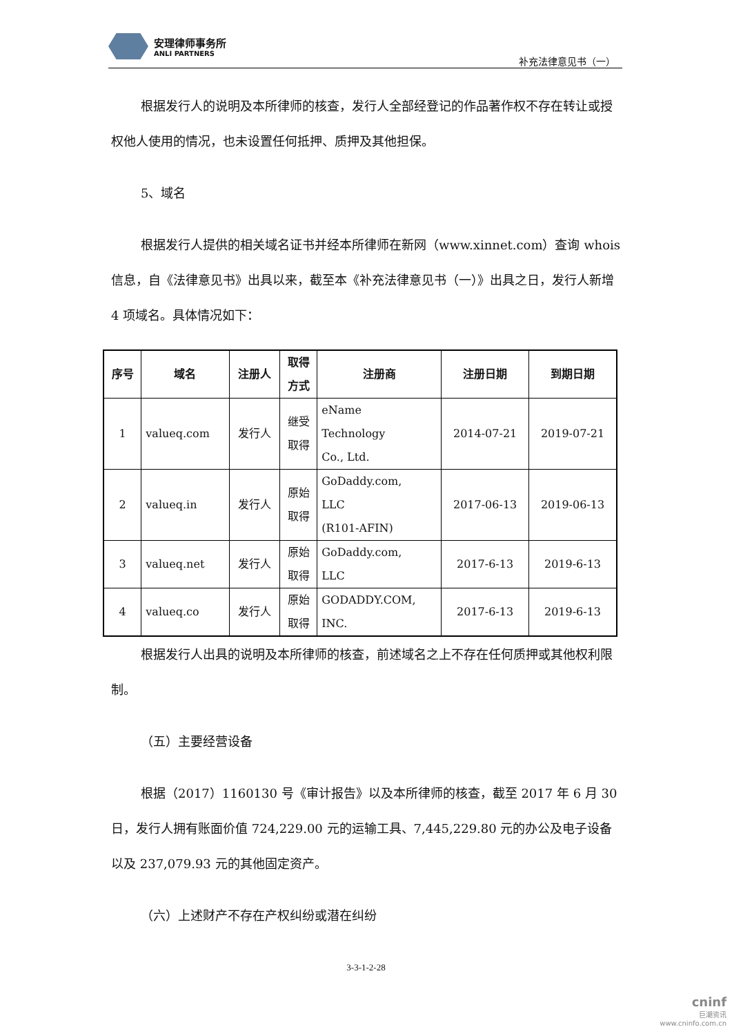安理律师事务所
ANLI PARTNERS
补充法律意见书（一）
根据发行人的说明及本所律师的核查，发行人全部经登记的作品著作权不存在转让或授权他人使用的情况，也未设置任何抵押、质押及其他担保。
5、域名
根据发行人提供的相关域名证书并经本所律师在新网（www.xinnet.com）查询 whois 信息，自《法律意见书》出具以来，截至本《补充法律意见书（一）》出具之日，发行人新增 4 项域名。具体情况如下：
| 序号 | 域名 | 注册人 | 取得 方式 | 注册商 | 注册日期 | 到期日期 |
| --- | --- | --- | --- | --- | --- | --- |
| 1 | valueq.com | 发行人 | 继受 取得 | eName Technology Co., Ltd. | 2014-07-21 | 2019-07-21 |
| 2 | valueq.in | 发行人 | 原始 取得 | GoDaddy.com, LLC (R101-AFIN) | 2017-06-13 | 2019-06-13 |
| 3 | valueq.net | 发行人 | 原始 取得 | GoDaddy.com, LLC | 2017-6-13 | 2019-6-13 |
| 4 | valueq.co | 发行人 | 原始 取得 | GODADDY.COM, INC. | 2017-6-13 | 2019-6-13 |
根据发行人出具的说明及本所律师的核查，前述域名之上不存在任何质押或其他权利限制。
（五）主要经营设备
根据（2017）1160130 号《审计报告》以及本所律师的核查，截至 2017 年 6 月 30 日，发行人拥有账面价值 724,229.00 元的运输工具、7,445,229.80 元的办公及电子设备以及 237,079.93 元的其他固定资产。
（六）上述财产不存在产权纠纷或潜在纠纷
3-3-1-2-28
cninf
巨潮资讯
www.cninfo.com.cn